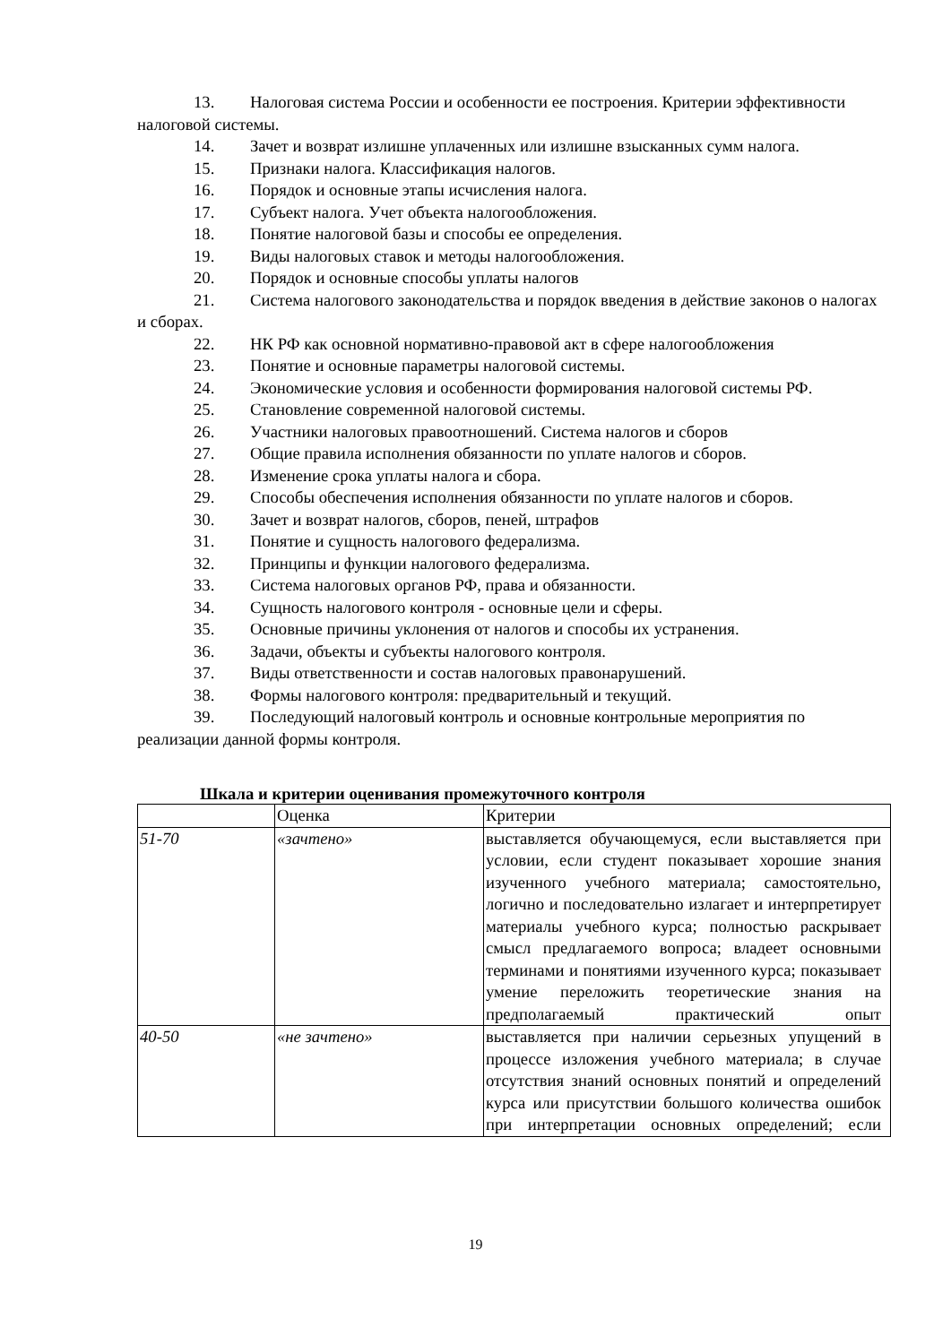13. Налоговая система России и особенности ее построения. Критерии эффективности налоговой системы.
14. Зачет и возврат излишне уплаченных или излишне взысканных сумм налога.
15. Признаки налога. Классификация налогов.
16. Порядок и основные этапы исчисления налога.
17. Субъект налога. Учет объекта налогообложения.
18. Понятие налоговой базы и способы ее определения.
19. Виды налоговых ставок и методы налогообложения.
20. Порядок и основные способы уплаты налогов
21. Система налогового законодательства и порядок введения в действие законов о налогах и сборах.
22. НК РФ как основной нормативно-правовой акт в сфере налогообложения
23. Понятие и основные параметры налоговой системы.
24. Экономические условия и особенности формирования налоговой системы РФ.
25. Становление современной налоговой системы.
26. Участники налоговых правоотношений. Система налогов и сборов
27. Общие правила исполнения обязанности по уплате налогов и сборов.
28. Изменение срока уплаты налога и сбора.
29. Способы обеспечения исполнения обязанности по уплате налогов и сборов.
30. Зачет и возврат налогов, сборов, пеней, штрафов
31. Понятие и сущность налогового федерализма.
32. Принципы и функции налогового федерализма.
33. Система налоговых органов РФ, права и обязанности.
34. Сущность налогового контроля - основные цели и сферы.
35. Основные причины уклонения от налогов и способы их устранения.
36. Задачи, объекты и субъекты налогового контроля.
37. Виды ответственности и состав налоговых правонарушений.
38. Формы налогового контроля: предварительный и текущий.
39. Последующий налоговый контроль и основные контрольные мероприятия по реализации данной формы контроля.
Шкала и критерии оценивания промежуточного контроля
| | Оценка | Критерии |
| 51-70 | «зачтено» | выставляется обучающемуся, если выставляется при условии, если студент показывает хорошие знания изученного учебного материала; самостоятельно, логично и последовательно излагает и интерпретирует материалы учебного курса; полностью раскрывает смысл предлагаемого вопроса; владеет основными терминами и понятиями изученного курса; показывает умение переложить теоретические знания на предполагаемый практический опыт |
| 40-50 | «не зачтено» | выставляется при наличии серьезных упущений в процессе изложения учебного материала; в случае отсутствия знаний основных понятий и определений курса или присутствии большого количества ошибок при интерпретации основных определений; если |
19